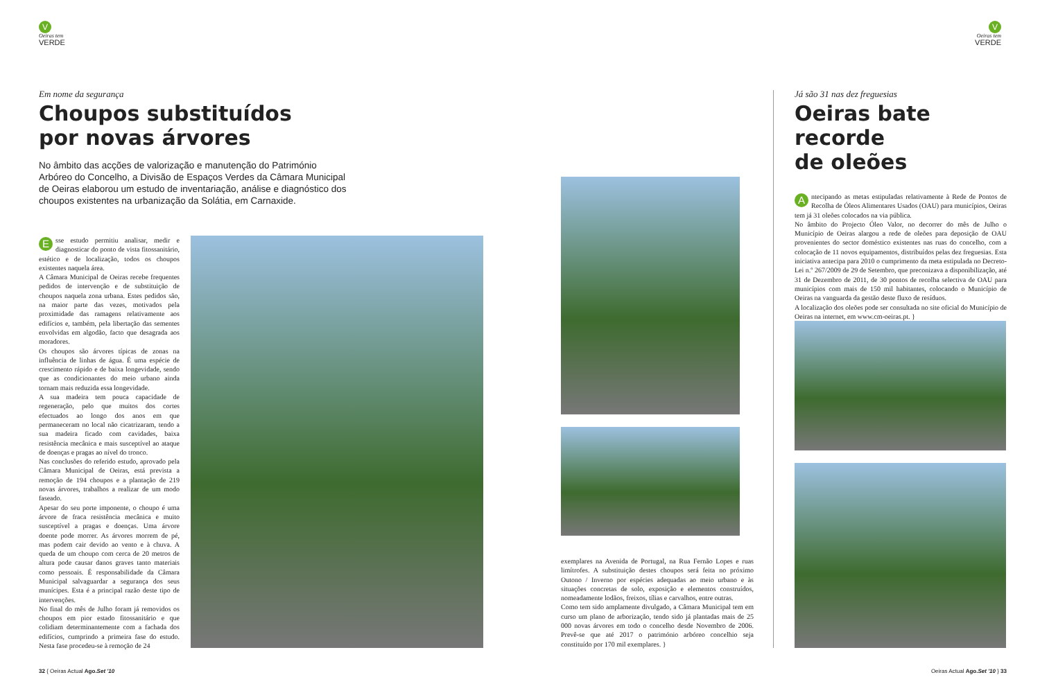V
Oeiras tem
VERDE
Em nome da segurança
Choupos substituídos
por novas árvores
No âmbito das acções de valorização e manutenção do Património Arbóreo do Concelho, a Divisão de Espaços Verdes da Câmara Municipal de Oeiras elaborou um estudo de inventariação, análise e diagnóstico dos choupos existentes na urbanização da Solátia, em Carnaxide.
Esse estudo permitiu analisar, medir e diagnosticar do ponto de vista fitossanitário, estético e de localização, todos os choupos existentes naquela área.
A Câmara Municipal de Oeiras recebe frequentes pedidos de intervenção e de substituição de choupos naquela zona urbana. Estes pedidos são, na maior parte das vezes, motivados pela proximidade das ramagens relativamente aos edifícios e, também, pela libertação das sementes envolvidas em algodão, facto que desagrada aos moradores.
Os choupos são árvores típicas de zonas na influência de linhas de água. É uma espécie de crescimento rápido e de baixa longevidade, sendo que as condicionantes do meio urbano ainda tornam mais reduzida essa longevidade.
A sua madeira tem pouca capacidade de regeneração, pelo que muitos dos cortes efectuados ao longo dos anos em que permaneceram no local não cicatrizaram, tendo a sua madeira ficado com cavidades, baixa resistência mecânica e mais susceptível ao ataque de doenças e pragas ao nível do tronco.
Nas conclusões do referido estudo, aprovado pela Câmara Municipal de Oeiras, está prevista a remoção de 194 choupos e a plantação de 219 novas árvores, trabalhos a realizar de um modo faseado.
Apesar do seu porte imponente, o choupo é uma árvore de fraca resistência mecânica e muito susceptível a pragas e doenças. Uma árvore doente pode morrer. As árvores morrem de pé, mas podem cair devido ao vento e à chuva. A queda de um choupo com cerca de 20 metros de altura pode causar danos graves tanto materiais como pessoais. É responsabilidade da Câmara Municipal salvaguardar a segurança dos seus munícipes. Esta é a principal razão deste tipo de intervenções.
No final do mês de Julho foram já removidos os choupos em pior estado fitossanitário e que colidiam determinantemente com a fachada dos edifícios, cumprindo a primeira fase do estudo. Nesta fase procedeu-se à remoção de 24
32 { Oeiras Actual Ago.Set '10
V
Oeiras tem
VERDE
exemplares na Avenida de Portugal, na Rua Fernão Lopes e ruas limítrofes. A substituição destes choupos será feita no próximo Outono / Inverno por espécies adequadas ao meio urbano e às situações concretas de solo, exposição e elementos construídos, nomeadamente lodãos, freixos, tílias e carvalhos, entre outras.
Como tem sido amplamente divulgado, a Câmara Municipal tem em curso um plano de arborização, tendo sido já plantadas mais de 25 000 novas árvores em todo o concelho desde Novembro de 2006. Prevê-se que até 2017 o património arbóreo concelhio seja constituído por 170 mil exemplares. }
Já são 31 nas dez freguesias
Oeiras bate recorde
de oleões
Antecipando as metas estipuladas relativamente à Rede de Pontos de Recolha de Óleos Alimentares Usados (OAU) para municípios, Oeiras tem já 31 oleões colocados na via pública.
No âmbito do Projecto Óleo Valor, no decorrer do mês de Julho o Município de Oeiras alargou a rede de oleões para deposição de OAU provenientes do sector doméstico existentes nas ruas do concelho, com a colocação de 11 novos equipamentos, distribuídos pelas dez freguesias. Esta iniciativa antecipa para 2010 o cumprimento da meta estipulada no Decreto-Lei n.º 267/2009 de 29 de Setembro, que preconizava a disponibilização, até 31 de Dezembro de 2011, de 30 pontos de recolha selectiva de OAU para municípios com mais de 150 mil habitantes, colocando o Município de Oeiras na vanguarda da gestão deste fluxo de resíduos.
A localização dos oleões pode ser consultada no site oficial do Município de Oeiras na internet, em www.cm-oeiras.pt. }
Oeiras Actual Ago.Set '10 } 33